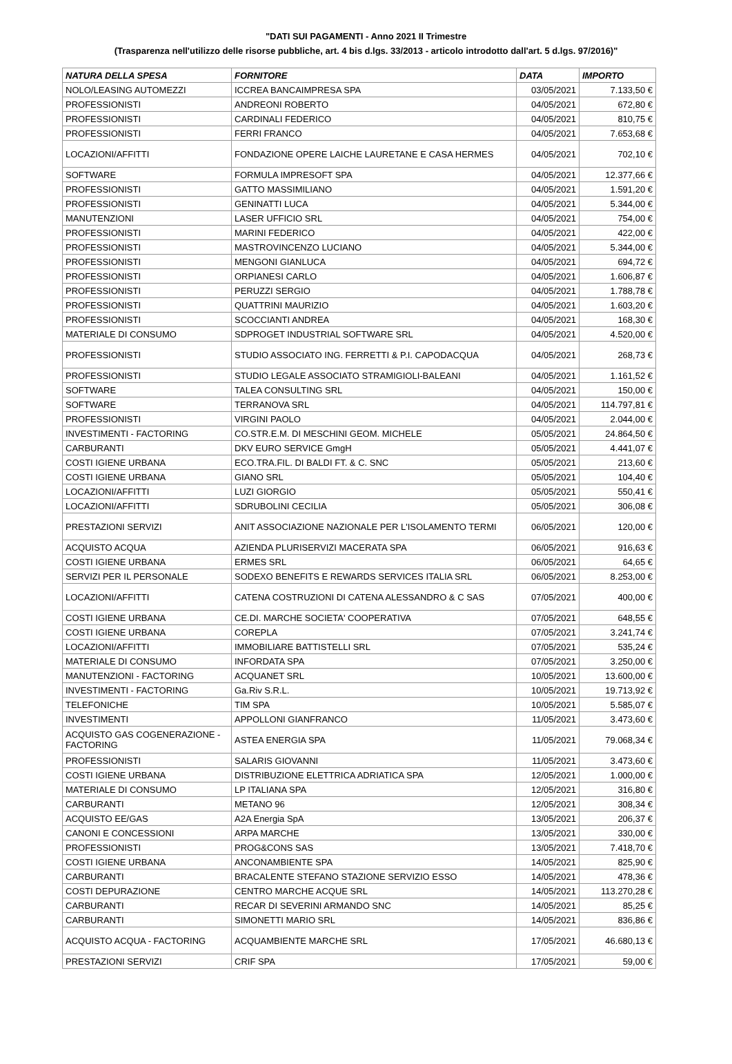"DATI SUI PAGAMENTI - Anno 2021 II Trimestre
(Trasparenza nell'utilizzo delle risorse pubbliche, art. 4 bis d.lgs. 33/2013 - articolo introdotto dall'art. 5 d.lgs. 97/2016)"
| NATURA DELLA SPESA | FORNITORE | DATA | IMPORTO |
| --- | --- | --- | --- |
| NOLO/LEASING AUTOMEZZI | ICCREA BANCAIMPRESA SPA | 03/05/2021 | 7.133,50 € |
| PROFESSIONISTI | ANDREONI ROBERTO | 04/05/2021 | 672,80 € |
| PROFESSIONISTI | CARDINALI FEDERICO | 04/05/2021 | 810,75 € |
| PROFESSIONISTI | FERRI FRANCO | 04/05/2021 | 7.653,68 € |
| LOCAZIONI/AFFITTI | FONDAZIONE OPERE LAICHE LAURETANE E CASA HERMES | 04/05/2021 | 702,10 € |
| SOFTWARE | FORMULA IMPRESOFT SPA | 04/05/2021 | 12.377,66 € |
| PROFESSIONISTI | GATTO MASSIMILIANO | 04/05/2021 | 1.591,20 € |
| PROFESSIONISTI | GENINATTI LUCA | 04/05/2021 | 5.344,00 € |
| MANUTENZIONI | LASER UFFICIO SRL | 04/05/2021 | 754,00 € |
| PROFESSIONISTI | MARINI FEDERICO | 04/05/2021 | 422,00 € |
| PROFESSIONISTI | MASTROVINCENZO LUCIANO | 04/05/2021 | 5.344,00 € |
| PROFESSIONISTI | MENGONI GIANLUCA | 04/05/2021 | 694,72 € |
| PROFESSIONISTI | ORPIANESI CARLO | 04/05/2021 | 1.606,87 € |
| PROFESSIONISTI | PERUZZI SERGIO | 04/05/2021 | 1.788,78 € |
| PROFESSIONISTI | QUATTRINI MAURIZIO | 04/05/2021 | 1.603,20 € |
| PROFESSIONISTI | SCOCCIANTI ANDREA | 04/05/2021 | 168,30 € |
| MATERIALE DI CONSUMO | SDPROGET INDUSTRIAL SOFTWARE SRL | 04/05/2021 | 4.520,00 € |
| PROFESSIONISTI | STUDIO ASSOCIATO ING. FERRETTI & P.I. CAPODACQUA | 04/05/2021 | 268,73 € |
| PROFESSIONISTI | STUDIO LEGALE ASSOCIATO STRAMIGIOLI-BALEANI | 04/05/2021 | 1.161,52 € |
| SOFTWARE | TALEA CONSULTING SRL | 04/05/2021 | 150,00 € |
| SOFTWARE | TERRANOVA SRL | 04/05/2021 | 114.797,81 € |
| PROFESSIONISTI | VIRGINI PAOLO | 04/05/2021 | 2.044,00 € |
| INVESTIMENTI - FACTORING | CO.STR.E.M. DI MESCHINI GEOM. MICHELE | 05/05/2021 | 24.864,50 € |
| CARBURANTI | DKV EURO SERVICE GmgH | 05/05/2021 | 4.441,07 € |
| COSTI IGIENE URBANA | ECO.TRA.FIL. DI BALDI FT. & C. SNC | 05/05/2021 | 213,60 € |
| COSTI IGIENE URBANA | GIANO SRL | 05/05/2021 | 104,40 € |
| LOCAZIONI/AFFITTI | LUZI GIORGIO | 05/05/2021 | 550,41 € |
| LOCAZIONI/AFFITTI | SDRUBOLINI CECILIA | 05/05/2021 | 306,08 € |
| PRESTAZIONI SERVIZI | ANIT ASSOCIAZIONE NAZIONALE PER L'ISOLAMENTO TERMI | 06/05/2021 | 120,00 € |
| ACQUISTO ACQUA | AZIENDA PLURISERVIZI MACERATA SPA | 06/05/2021 | 916,63 € |
| COSTI IGIENE URBANA | ERMES SRL | 06/05/2021 | 64,65 € |
| SERVIZI PER IL PERSONALE | SODEXO BENEFITS E REWARDS SERVICES ITALIA SRL | 06/05/2021 | 8.253,00 € |
| LOCAZIONI/AFFITTI | CATENA COSTRUZIONI DI CATENA ALESSANDRO & C SAS | 07/05/2021 | 400,00 € |
| COSTI IGIENE URBANA | CE.DI. MARCHE SOCIETA' COOPERATIVA | 07/05/2021 | 648,55 € |
| COSTI IGIENE URBANA | COREPLA | 07/05/2021 | 3.241,74 € |
| LOCAZIONI/AFFITTI | IMMOBILIARE BATTISTELLI SRL | 07/05/2021 | 535,24 € |
| MATERIALE DI CONSUMO | INFORDATA SPA | 07/05/2021 | 3.250,00 € |
| MANUTENZIONI - FACTORING | ACQUANET SRL | 10/05/2021 | 13.600,00 € |
| INVESTIMENTI - FACTORING | Ga.Riv S.R.L. | 10/05/2021 | 19.713,92 € |
| TELEFONICHE | TIM SPA | 10/05/2021 | 5.585,07 € |
| INVESTIMENTI | APPOLLONI GIANFRANCO | 11/05/2021 | 3.473,60 € |
| ACQUISTO GAS COGENERAZIONE - FACTORING | ASTEA ENERGIA SPA | 11/05/2021 | 79.068,34 € |
| PROFESSIONISTI | SALARIS GIOVANNI | 11/05/2021 | 3.473,60 € |
| COSTI IGIENE URBANA | DISTRIBUZIONE ELETTRICA ADRIATICA SPA | 12/05/2021 | 1.000,00 € |
| MATERIALE DI CONSUMO | LP ITALIANA SPA | 12/05/2021 | 316,80 € |
| CARBURANTI | METANO 96 | 12/05/2021 | 308,34 € |
| ACQUISTO EE/GAS | A2A Energia SpA | 13/05/2021 | 206,37 € |
| CANONI E CONCESSIONI | ARPA MARCHE | 13/05/2021 | 330,00 € |
| PROFESSIONISTI | PROG&CONS SAS | 13/05/2021 | 7.418,70 € |
| COSTI IGIENE URBANA | ANCONAMBIENTE SPA | 14/05/2021 | 825,90 € |
| CARBURANTI | BRACALENTE STEFANO STAZIONE SERVIZIO ESSO | 14/05/2021 | 478,36 € |
| COSTI DEPURAZIONE | CENTRO MARCHE ACQUE SRL | 14/05/2021 | 113.270,28 € |
| CARBURANTI | RECAR DI SEVERINI ARMANDO SNC | 14/05/2021 | 85,25 € |
| CARBURANTI | SIMONETTI MARIO SRL | 14/05/2021 | 836,86 € |
| ACQUISTO ACQUA - FACTORING | ACQUAMBIENTE MARCHE SRL | 17/05/2021 | 46.680,13 € |
| PRESTAZIONI SERVIZI | CRIF SPA | 17/05/2021 | 59,00 € |